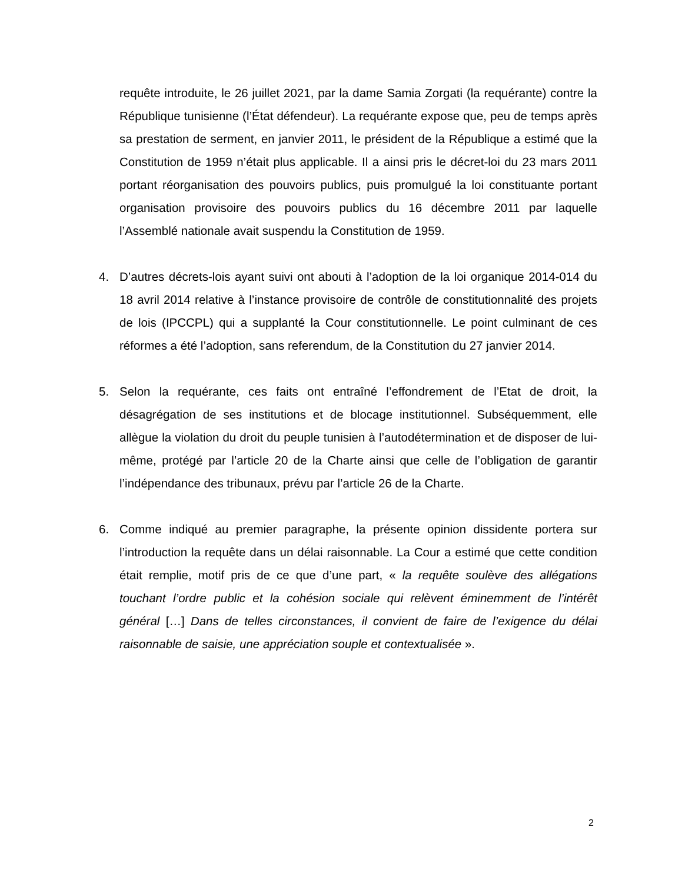requête introduite, le 26 juillet 2021, par la dame Samia Zorgati (la requérante) contre la République tunisienne (l’État défendeur). La requérante expose que, peu de temps après sa prestation de serment, en janvier 2011, le président de la République a estimé que la Constitution de 1959 n’était plus applicable. Il a ainsi pris le décret-loi du 23 mars 2011 portant réorganisation des pouvoirs publics, puis promulgué la loi constituante portant organisation provisoire des pouvoirs publics du 16 décembre 2011 par laquelle l’Assemblé nationale avait suspendu la Constitution de 1959.
4. D’autres décrets-lois ayant suivi ont abouti à l’adoption de la loi organique 2014-014 du 18 avril 2014 relative à l’instance provisoire de contrôle de constitutionnalité des projets de lois (IPCCPL) qui a supplanté la Cour constitutionnelle. Le point culminant de ces réformes a été l’adoption, sans referendum, de la Constitution du 27 janvier 2014.
5. Selon la requérante, ces faits ont entraîné l’effondrement de l’Etat de droit, la désagrégation de ses institutions et de blocage institutionnel. Subséquemment, elle allègue la violation du droit du peuple tunisien à l’autodétermination et de disposer de lui-même, protégé par l’article 20 de la Charte ainsi que celle de l’obligation de garantir l’indépendance des tribunaux, prévu par l’article 26 de la Charte.
6. Comme indiqué au premier paragraphe, la présente opinion dissidente portera sur l’introduction la requête dans un délai raisonnable. La Cour a estimé que cette condition était remplie, motif pris de ce que d’une part, « la requête soulève des allégations touchant l’ordre public et la cohésion sociale qui relèvent éminemment de l’intérêt général […] Dans de telles circonstances, il convient de faire de l’exigence du délai raisonnable de saisie, une appréciation souple et contextualisée ».
2